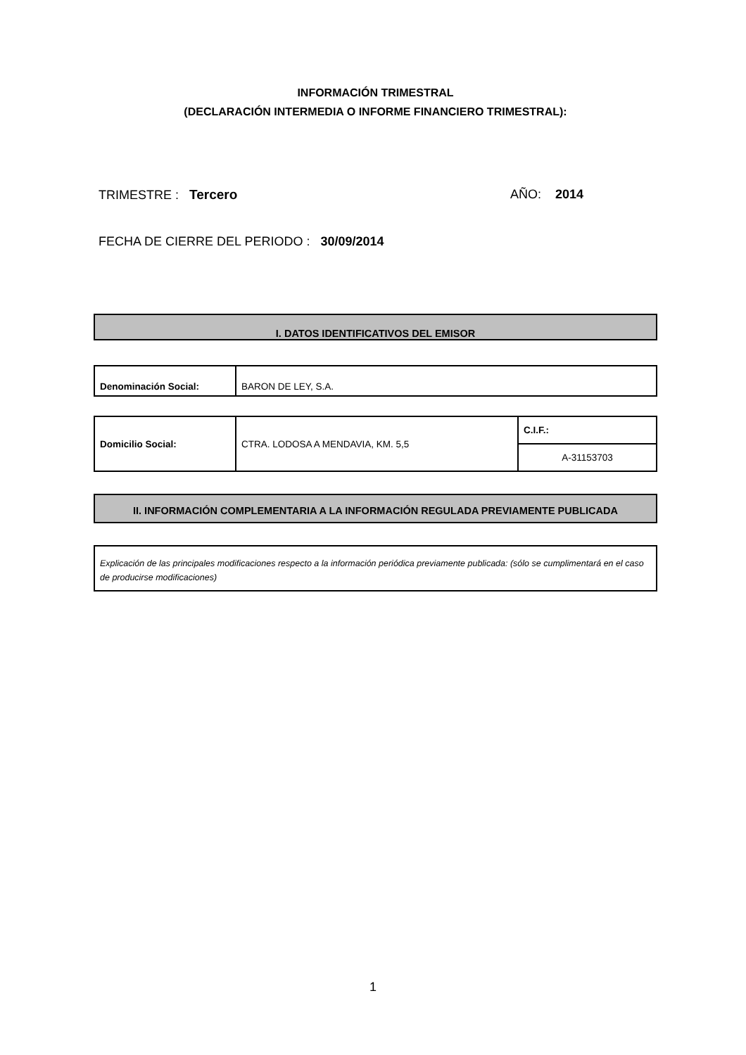INFORMACIÓN TRIMESTRAL
(DECLARACIÓN INTERMEDIA O INFORME FINANCIERO TRIMESTRAL):
TRIMESTRE : Tercero AÑO: 2014
FECHA DE CIERRE DEL PERIODO : 30/09/2014
I. DATOS IDENTIFICATIVOS DEL EMISOR
| Denominación Social: | BARON DE LEY, S.A. |
| Domicilio Social: | CTRA. LODOSA A MENDAVIA, KM. 5,5 | C.I.F.: |
| | | A-31153703 |
II. INFORMACIÓN COMPLEMENTARIA A LA INFORMACIÓN REGULADA PREVIAMENTE PUBLICADA
Explicación de las principales modificaciones respecto a la información periódica previamente publicada: (sólo se cumplimentará en el caso de producirse modificaciones)
1